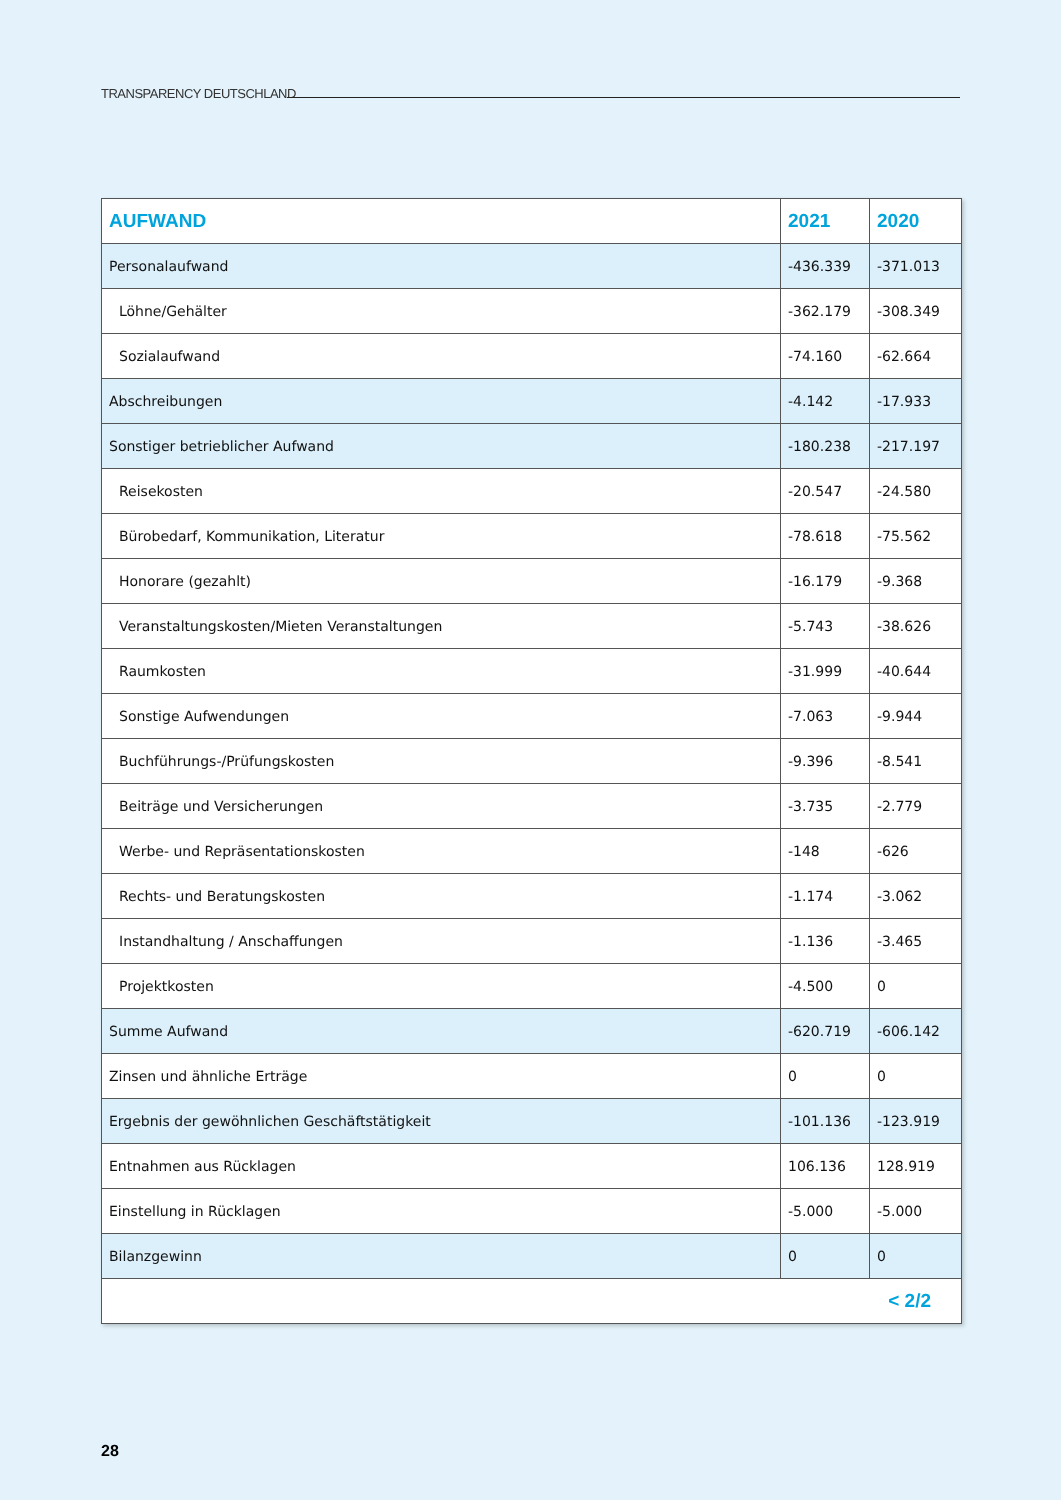TRANSPARENCY DEUTSCHLAND
| AUFWAND | 2021 | 2020 |
| --- | --- | --- |
| Personalaufwand | -436.339 | -371.013 |
| Löhne/Gehälter | -362.179 | -308.349 |
| Sozialaufwand | -74.160 | -62.664 |
| Abschreibungen | -4.142 | -17.933 |
| Sonstiger betrieblicher Aufwand | -180.238 | -217.197 |
| Reisekosten | -20.547 | -24.580 |
| Bürobedarf, Kommunikation, Literatur | -78.618 | -75.562 |
| Honorare (gezahlt) | -16.179 | -9.368 |
| Veranstaltungskosten/Mieten Veranstaltungen | -5.743 | -38.626 |
| Raumkosten | -31.999 | -40.644 |
| Sonstige Aufwendungen | -7.063 | -9.944 |
| Buchführungs-/Prüfungskosten | -9.396 | -8.541 |
| Beiträge und Versicherungen | -3.735 | -2.779 |
| Werbe- und Repräsentationskosten | -148 | -626 |
| Rechts- und Beratungskosten | -1.174 | -3.062 |
| Instandhaltung / Anschaffungen | -1.136 | -3.465 |
| Projektkosten | -4.500 | 0 |
| Summe Aufwand | -620.719 | -606.142 |
| Zinsen und ähnliche Erträge | 0 | 0 |
| Ergebnis der gewöhnlichen Geschäftstätigkeit | -101.136 | -123.919 |
| Entnahmen aus Rücklagen | 106.136 | 128.919 |
| Einstellung in Rücklagen | -5.000 | -5.000 |
| Bilanzgewinn | 0 | 0 |
| < 2/2 | | |
28